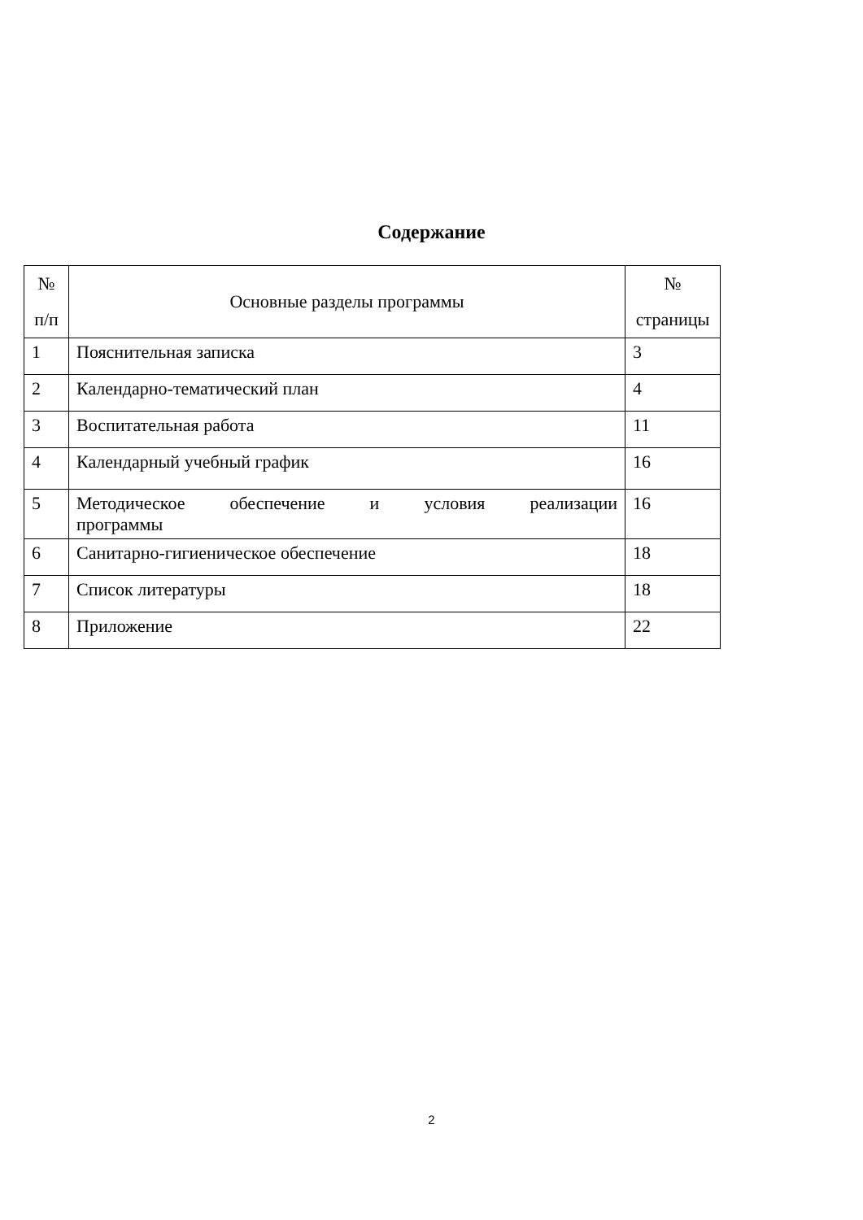Содержание
| № п/п | Основные разделы программы | № страницы |
| --- | --- | --- |
| 1 | Пояснительная записка | 3 |
| 2 | Календарно-тематический план | 4 |
| 3 | Воспитательная работа | 11 |
| 4 | Календарный учебный график | 16 |
| 5 | Методическое обеспечение и условия реализации программы | 16 |
| 6 | Санитарно-гигиеническое обеспечение | 18 |
| 7 | Список литературы | 18 |
| 8 | Приложение | 22 |
2